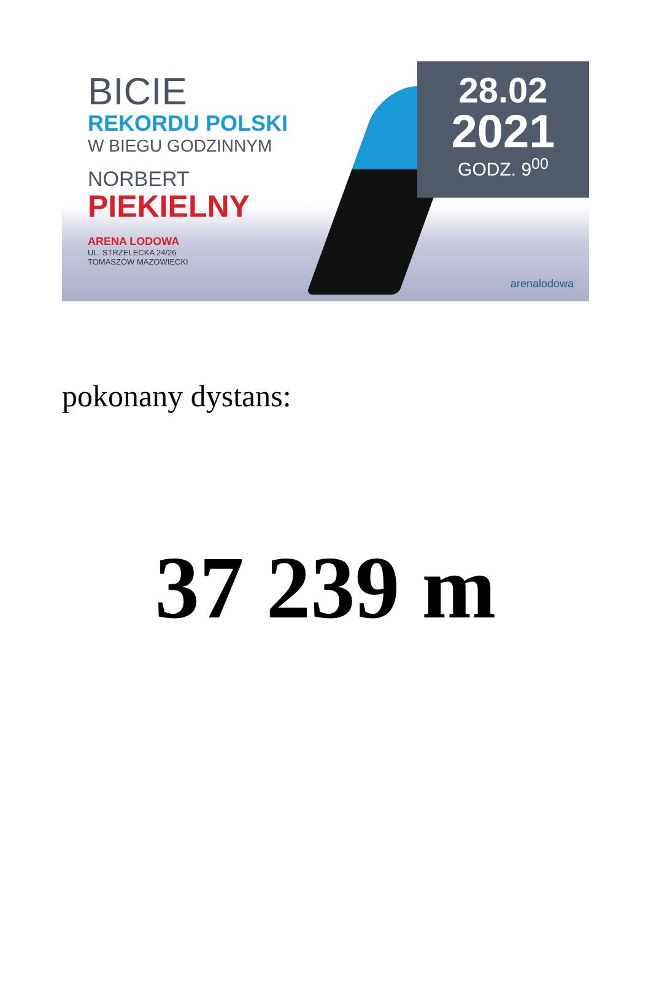BICIE
REKORDU POLSKI
W BIEGU GODZINNYM
NORBERT
PIEKIELNY
ARENA LODOWA
UL. STRZELECKA 24/26
TOMASZÓW MAZOWIECKI
28.02
2021
GODZ. 9<sup>00</sup>
arenalodowa
pokonany dystans:
37 239 m